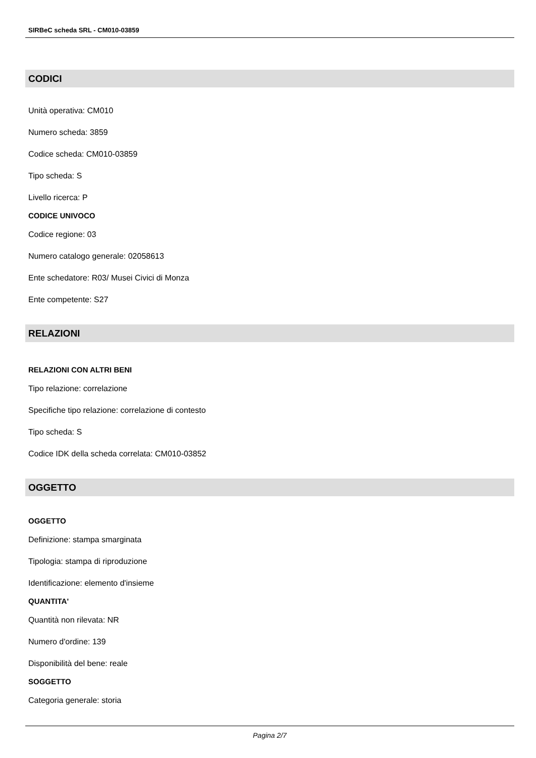SIRBeC scheda SRL - CM010-03859
CODICI
Unità operativa: CM010
Numero scheda: 3859
Codice scheda: CM010-03859
Tipo scheda: S
Livello ricerca: P
CODICE UNIVOCO
Codice regione: 03
Numero catalogo generale: 02058613
Ente schedatore: R03/ Musei Civici di Monza
Ente competente: S27
RELAZIONI
RELAZIONI CON ALTRI BENI
Tipo relazione: correlazione
Specifiche tipo relazione: correlazione di contesto
Tipo scheda: S
Codice IDK della scheda correlata: CM010-03852
OGGETTO
OGGETTO
Definizione: stampa smarginata
Tipologia: stampa di riproduzione
Identificazione: elemento d'insieme
QUANTITA'
Quantità non rilevata: NR
Numero d'ordine: 139
Disponibilità del bene: reale
SOGGETTO
Categoria generale: storia
Pagina 2/7